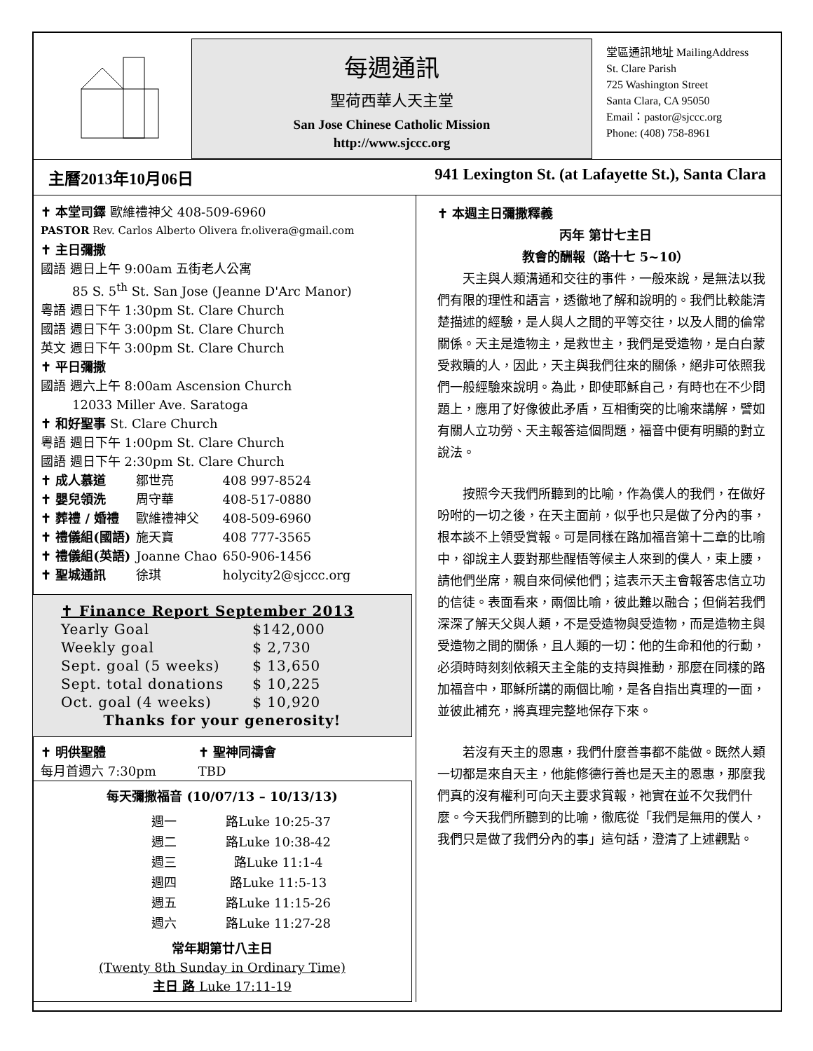每週通訊
聖荷西華人天主堂
San Jose Chinese Catholic Mission
http://www.sjccc.org
堂區通訊地址 MailingAddress
St. Clare Parish
725 Washington Street
Santa Clara, CA 95050
Email：pastor@sjccc.org
Phone: (408) 758-8961
主曆2013年10月06日 941 Lexington St. (at Lafayette St.), Santa Clara
✝ 本堂司鐸 歐維禮神父 408-509-6960
PASTOR Rev. Carlos Alberto Olivera fr.olivera@gmail.com
✝ 主日彌撒
國語 週日上午 9:00am 五街老人公寓
   85 S. 5<sup>th</sup> St. San Jose (Jeanne D'Arc Manor)
粵語 週日下午 1:30pm St. Clare Church
國語 週日下午 3:00pm St. Clare Church
英文 週日下午 3:00pm St. Clare Church
✝ 平日彌撒
國語 週六上午 8:00am Ascension Church
   12033 Miller Ave. Saratoga
✝ 和好聖事 St. Clare Church
粵語 週日下午 1:00pm St. Clare Church
國語 週日下午 2:30pm St. Clare Church
| ✝ 成人慕道 | 鄒世亮 | 408 997-8524 |
| ✝ 嬰兒領洗 | 周守華 | 408-517-0880 |
| ✝ 葬禮 / 婚禮 | 歐維禮神父 | 408-509-6960 |
| ✝ 禮儀組(國語) | 施天寶 | 408 777-3565 |
| ✝ 禮儀組(英語) | Joanne Chao | 650-906-1456 |
| ✝ 聖城通訊 | 徐琪 | holycity2@sjccc.org |
✝ Finance Report September 2013
| Yearly Goal | $142,000 |
| Weekly goal | $ 2,730 |
| Sept. goal (5 weeks) | $ 13,650 |
| Sept. total donations | $ 10,225 |
| Oct. goal (4 weeks) | $ 10,920 |
Thanks for your generosity!
✝ 明供聖體
每月首週六 7:30pm
✝ 聖神同禱會
TBD
每天彌撒福音 (10/07/13 – 10/13/13)
| 週一 | 路Luke 10:25-37 |
| 週二 | 路Luke 10:38-42 |
| 週三 | 路Luke 11:1-4 |
| 週四 | 路Luke 11:5-13 |
| 週五 | 路Luke 11:15-26 |
| 週六 | 路Luke 11:27-28 |
常年期第廿八主日
(Twenty 8th Sunday in Ordinary Time)
主日 路 Luke 17:11-19
✝ 本週主日彌撒釋義
丙年 第廿七主日
教會的酬報（路十七 5~10）
天主與人類溝通和交往的事件，一般來說，是無法以我們有限的理性和語言，透徹地了解和說明的。我們比較能清楚描述的經驗，是人與人之間的平等交往，以及人間的倫常關係。天主是造物主，是救世主，我們是受造物，是白白蒙受救贖的人，因此，天主與我們往來的關係，絕非可依照我們一般經驗來說明。為此，即使耶穌自己，有時也在不少問題上，應用了好像彼此矛盾，互相衝突的比喻來講解，譬如有關人立功勞、天主報答這個問題，福音中便有明顯的對立說法。
按照今天我們所聽到的比喻，作為僕人的我們，在做好吩咐的一切之後，在天主面前，似乎也只是做了分內的事，根本談不上領受賞報。可是同樣在路加福音第十二章的比喻中，卻說主人要對那些醒悟等候主人來到的僕人，束上腰，請他們坐席，親自來伺候他們；這表示天主會報答忠信立功的信徒。表面看來，兩個比喻，彼此難以融合；但倘若我們深深了解天父與人類，不是受造物與受造物，而是造物主與受造物之間的關係，且人類的一切：他的生命和他的行動，必須時時刻刻依賴天主全能的支持與推動，那麼在同樣的路加福音中，耶穌所講的兩個比喻，是各自指出真理的一面，並彼此補充，將真理完整地保存下來。
若沒有天主的恩惠，我們什麼善事都不能做。既然人類一切都是來自天主，他能修德行善也是天主的恩惠，那麼我們真的沒有權利可向天主要求賞報，祂實在並不欠我們什麼。今天我們所聽到的比喻，徹底從「我們是無用的僕人，我們只是做了我們分內的事」這句話，澄清了上述觀點。